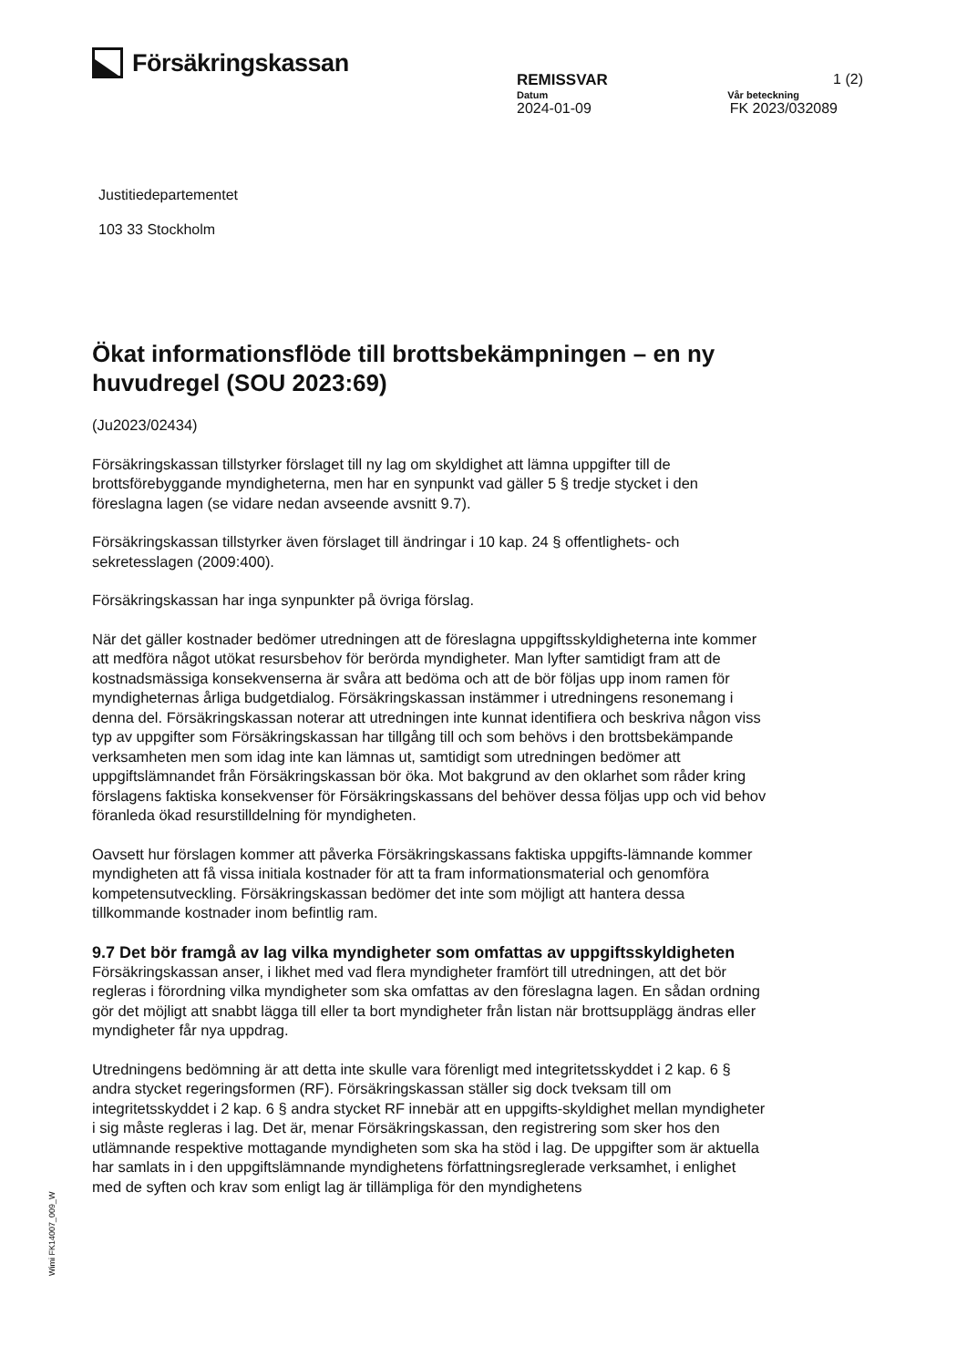Försäkringskassan
REMISSVAR 1 (2)
Datum Vår beteckning
2024-01-09 FK 2023/032089
Justitiedepartementet
103 33 Stockholm
Ökat informationsflöde till brottsbekämpningen – en ny huvudregel (SOU 2023:69)
(Ju2023/02434)
Försäkringskassan tillstyrker förslaget till ny lag om skyldighet att lämna uppgifter till de brottsförebyggande myndigheterna, men har en synpunkt vad gäller 5 § tredje stycket i den föreslagna lagen (se vidare nedan avseende avsnitt 9.7).
Försäkringskassan tillstyrker även förslaget till ändringar i 10 kap. 24 § offentlighets- och sekretesslagen (2009:400).
Försäkringskassan har inga synpunkter på övriga förslag.
När det gäller kostnader bedömer utredningen att de föreslagna uppgiftsskyldigheterna inte kommer att medföra något utökat resursbehov för berörda myndigheter. Man lyfter samtidigt fram att de kostnadsmässiga konsekvenserna är svåra att bedöma och att de bör följas upp inom ramen för myndigheternas årliga budgetdialog. Försäkringskassan instämmer i utredningens resonemang i denna del. Försäkringskassan noterar att utredningen inte kunnat identifiera och beskriva någon viss typ av uppgifter som Försäkringskassan har tillgång till och som behövs i den brottsbekämpande verksamheten men som idag inte kan lämnas ut, samtidigt som utredningen bedömer att uppgiftslämnandet från Försäkringskassan bör öka. Mot bakgrund av den oklarhet som råder kring förslagens faktiska konsekvenser för Försäkringskassans del behöver dessa följas upp och vid behov föranleda ökad resurstilldelning för myndigheten.
Oavsett hur förslagen kommer att påverka Försäkringskassans faktiska uppgifts-lämnande kommer myndigheten att få vissa initiala kostnader för att ta fram informationsmaterial och genomföra kompetensutveckling. Försäkringskassan bedömer det inte som möjligt att hantera dessa tillkommande kostnader inom befintlig ram.
9.7 Det bör framgå av lag vilka myndigheter som omfattas av uppgiftsskyldigheten
Försäkringskassan anser, i likhet med vad flera myndigheter framfört till utredningen, att det bör regleras i förordning vilka myndigheter som ska omfattas av den föreslagna lagen. En sådan ordning gör det möjligt att snabbt lägga till eller ta bort myndigheter från listan när brottsupplägg ändras eller myndigheter får nya uppdrag.
Utredningens bedömning är att detta inte skulle vara förenligt med integritetsskyddet i 2 kap. 6 § andra stycket regeringsformen (RF). Försäkringskassan ställer sig dock tveksam till om integritetsskyddet i 2 kap. 6 § andra stycket RF innebär att en uppgifts-skyldighet mellan myndigheter i sig måste regleras i lag. Det är, menar Försäkringskassan, den registrering som sker hos den utlämnande respektive mottagande myndigheten som ska ha stöd i lag. De uppgifter som är aktuella har samlats in i den uppgiftslämnande myndighetens författningsreglerade verksamhet, i enlighet med de syften och krav som enligt lag är tillämpliga för den myndighetens
Wimi FK14007_009_W